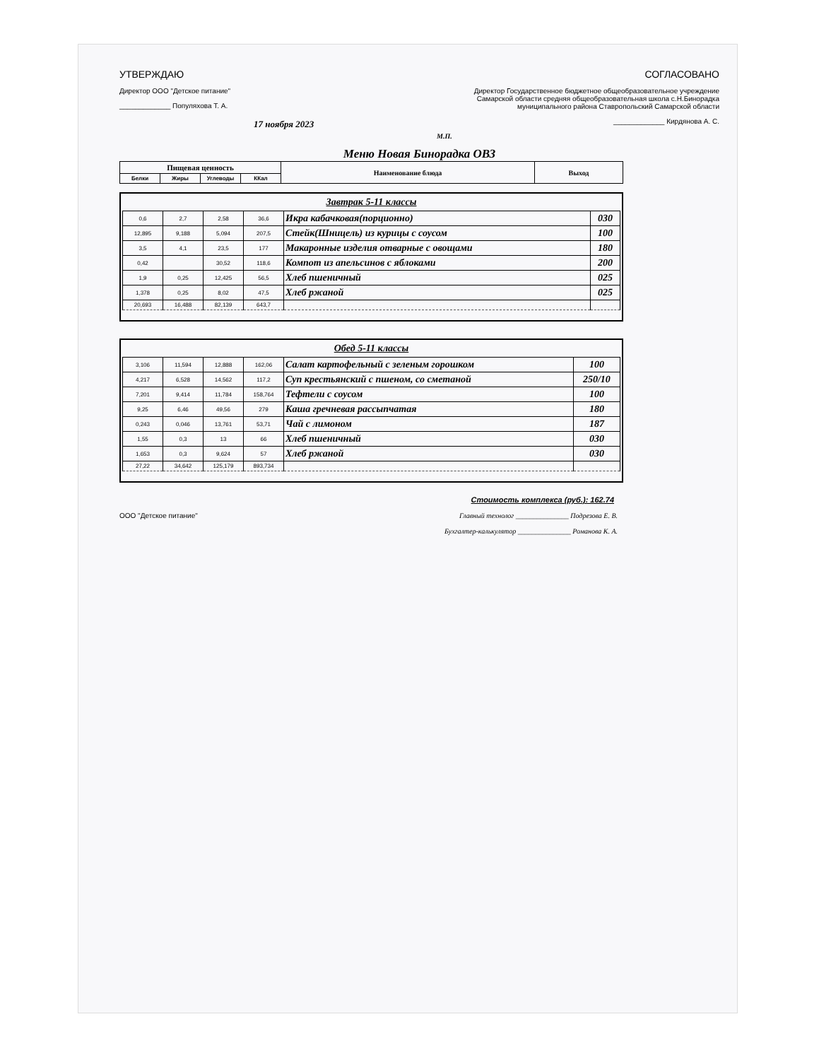УТВЕРЖДАЮ
Директор ООО "Детское питание"
_____________ Популяхова Т. А.
17 ноября 2023
СОГЛАСОВАНО
Директор Государственное бюджетное общеобразовательное учреждение Самарской области средняя общеобразовательная школа с.Н.Бинорадка муниципального района Ставропольский Самарской области
_____________ Кирдянова А. С.
М.П.
Меню Новая Бинорадка ОВЗ
| Пищевая ценность | | | | Наименование блюда | Выход |
| --- | --- | --- | --- | --- | --- |
| Белки | Жиры | Углеводы | ККал | | |
Завтрак 5-11 классы
| 0,6 | 2,7 | 2,58 | 36,6 | Икра кабачковая(порционно) | 030 |
| 12,895 | 9,188 | 5,094 | 207,5 | Стейк(Шницель) из курицы с соусом | 100 |
| 3,5 | 4,1 | 23,5 | 177 | Макаронные изделия отварные с овощами | 180 |
| 0,42 | | 30,52 | 118,6 | Компот из апельсинов с яблоками | 200 |
| 1,9 | 0,25 | 12,425 | 56,5 | Хлеб пшеничный | 025 |
| 1,378 | 0,25 | 8,02 | 47,5 | Хлеб ржаной | 025 |
| 20,693 | 16,488 | 82,139 | 643,7 | | |
Обед 5-11 классы
| 3,106 | 11,594 | 12,888 | 162,06 | Салат картофельный с зеленым горошком | 100 |
| 4,217 | 6,528 | 14,562 | 117,2 | Суп крестьянский с пшеном, со сметаной | 250/10 |
| 7,201 | 9,414 | 11,784 | 158,764 | Тефтели с соусом | 100 |
| 9,25 | 6,46 | 49,56 | 279 | Каша гречневая рассыпчатая | 180 |
| 0,243 | 0,046 | 13,761 | 53,71 | Чай с лимоном | 187 |
| 1,55 | 0,3 | 13 | 66 | Хлеб пшеничный | 030 |
| 1,653 | 0,3 | 9,624 | 57 | Хлеб ржаной | 030 |
| 27,22 | 34,642 | 125,179 | 893,734 | | |
Стоимость комплекса (руб.): 162.74
ООО "Детское питание" Главный технолог _______________ Подрезова Е. В.
Бухгалтер-калькулятор _______________ Романова К. А.